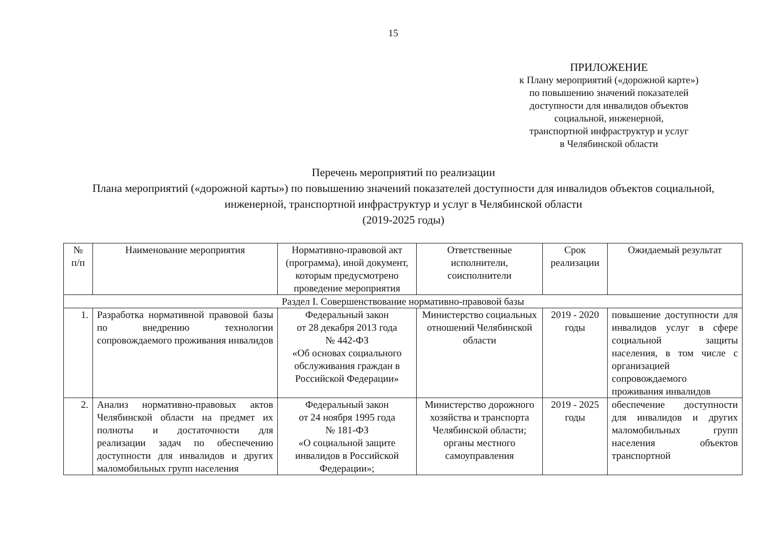15
ПРИЛОЖЕНИЕ
к Плану мероприятий («дорожной карте»)
по повышению значений показателей
доступности для инвалидов объектов
социальной, инженерной,
транспортной инфраструктур и услуг
в Челябинской области
Перечень мероприятий по реализации
Плана мероприятий («дорожной карты») по повышению значений показателей доступности для инвалидов объектов социальной, инженерной, транспортной инфраструктур и услуг в Челябинской области
(2019-2025 годы)
| № п/п | Наименование мероприятия | Нормативно-правовой акт (программа), иной документ, которым предусмотрено проведение мероприятия | Ответственные исполнители, соисполнители | Срок реализации | Ожидаемый результат |
| --- | --- | --- | --- | --- | --- |
| Раздел I. Совершенствование нормативно-правовой базы | | | | | |
| 1. | Разработка нормативной правовой базы по внедрению технологии сопровождаемого проживания инвалидов | Федеральный закон от 28 декабря 2013 года № 442-ФЗ «Об основах социального обслуживания граждан в Российской Федерации» | Министерство социальных отношений Челябинской области | 2019 - 2020 годы | повышение доступности для инвалидов услуг в сфере социальной защиты населения, в том числе с организацией сопровождаемого проживания инвалидов |
| 2. | Анализ нормативно-правовых актов Челябинской области на предмет их полноты и достаточности для реализации задач по обеспечению доступности для инвалидов и других маломобильных групп населения | Федеральный закон от 24 ноября 1995 года № 181-ФЗ «О социальной защите инвалидов в Российской Федерации»; | Министерство дорожного хозяйства и транспорта Челябинской области; органы местного самоуправления | 2019 - 2025 годы | обеспечение доступности для инвалидов и других маломобильных групп населения объектов транспортной |